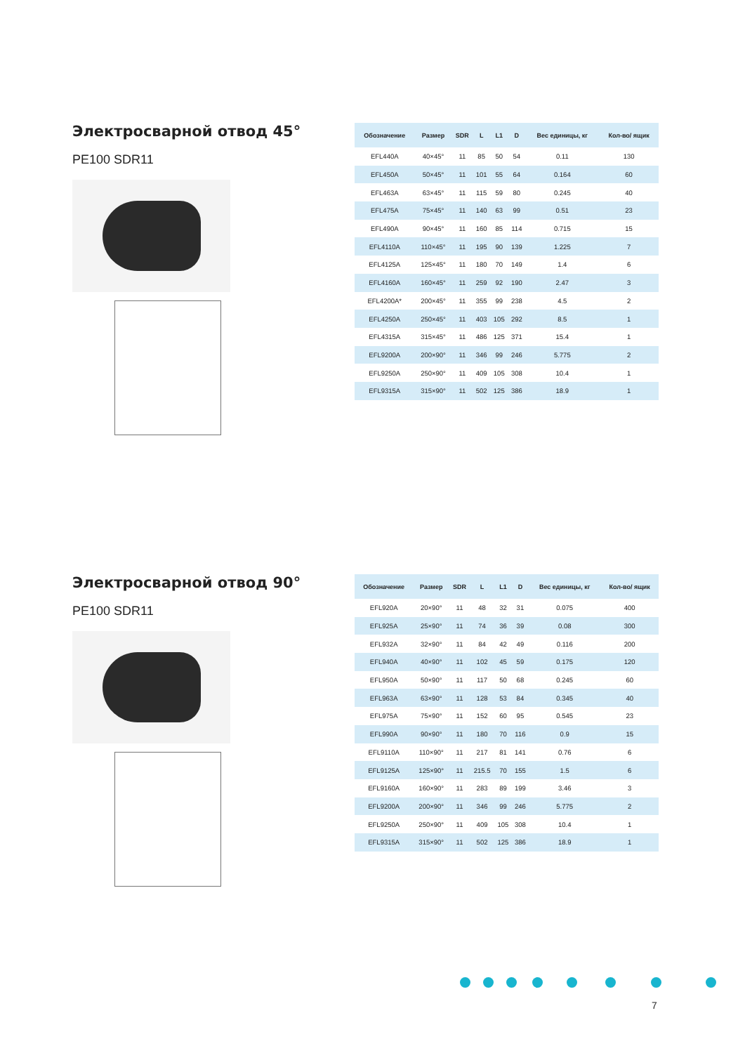Электросварной отвод 45°
PE100 SDR11
| Обозначение | Размер | SDR | L | L1 | D | Вес единицы, кг | Кол-во/ ящик |
| --- | --- | --- | --- | --- | --- | --- | --- |
| EFL440A | 40×45° | 11 | 85 | 50 | 54 | 0.11 | 130 |
| EFL450A | 50×45° | 11 | 101 | 55 | 64 | 0.164 | 60 |
| EFL463A | 63×45° | 11 | 115 | 59 | 80 | 0.245 | 40 |
| EFL475A | 75×45° | 11 | 140 | 63 | 99 | 0.51 | 23 |
| EFL490A | 90×45° | 11 | 160 | 85 | 114 | 0.715 | 15 |
| EFL4110A | 110×45° | 11 | 195 | 90 | 139 | 1.225 | 7 |
| EFL4125A | 125×45° | 11 | 180 | 70 | 149 | 1.4 | 6 |
| EFL4160A | 160×45° | 11 | 259 | 92 | 190 | 2.47 | 3 |
| EFL4200A* | 200×45° | 11 | 355 | 99 | 238 | 4.5 | 2 |
| EFL4250A | 250×45° | 11 | 403 | 105 | 292 | 8.5 | 1 |
| EFL4315A | 315×45° | 11 | 486 | 125 | 371 | 15.4 | 1 |
| EFL9200A | 200×90° | 11 | 346 | 99 | 246 | 5.775 | 2 |
| EFL9250A | 250×90° | 11 | 409 | 105 | 308 | 10.4 | 1 |
| EFL9315A | 315×90° | 11 | 502 | 125 | 386 | 18.9 | 1 |
Электросварной отвод 90°
PE100 SDR11
| Обозначение | Размер | SDR | L | L1 | D | Вес единицы, кг | Кол-во/ ящик |
| --- | --- | --- | --- | --- | --- | --- | --- |
| EFL920A | 20×90° | 11 | 48 | 32 | 31 | 0.075 | 400 |
| EFL925A | 25×90° | 11 | 74 | 36 | 39 | 0.08 | 300 |
| EFL932A | 32×90° | 11 | 84 | 42 | 49 | 0.116 | 200 |
| EFL940A | 40×90° | 11 | 102 | 45 | 59 | 0.175 | 120 |
| EFL950A | 50×90° | 11 | 117 | 50 | 68 | 0.245 | 60 |
| EFL963A | 63×90° | 11 | 128 | 53 | 84 | 0.345 | 40 |
| EFL975A | 75×90° | 11 | 152 | 60 | 95 | 0.545 | 23 |
| EFL990A | 90×90° | 11 | 180 | 70 | 116 | 0.9 | 15 |
| EFL9110A | 110×90° | 11 | 217 | 81 | 141 | 0.76 | 6 |
| EFL9125A | 125×90° | 11 | 215.5 | 70 | 155 | 1.5 | 6 |
| EFL9160A | 160×90° | 11 | 283 | 89 | 199 | 3.46 | 3 |
| EFL9200A | 200×90° | 11 | 346 | 99 | 246 | 5.775 | 2 |
| EFL9250A | 250×90° | 11 | 409 | 105 | 308 | 10.4 | 1 |
| EFL9315A | 315×90° | 11 | 502 | 125 | 386 | 18.9 | 1 |
7